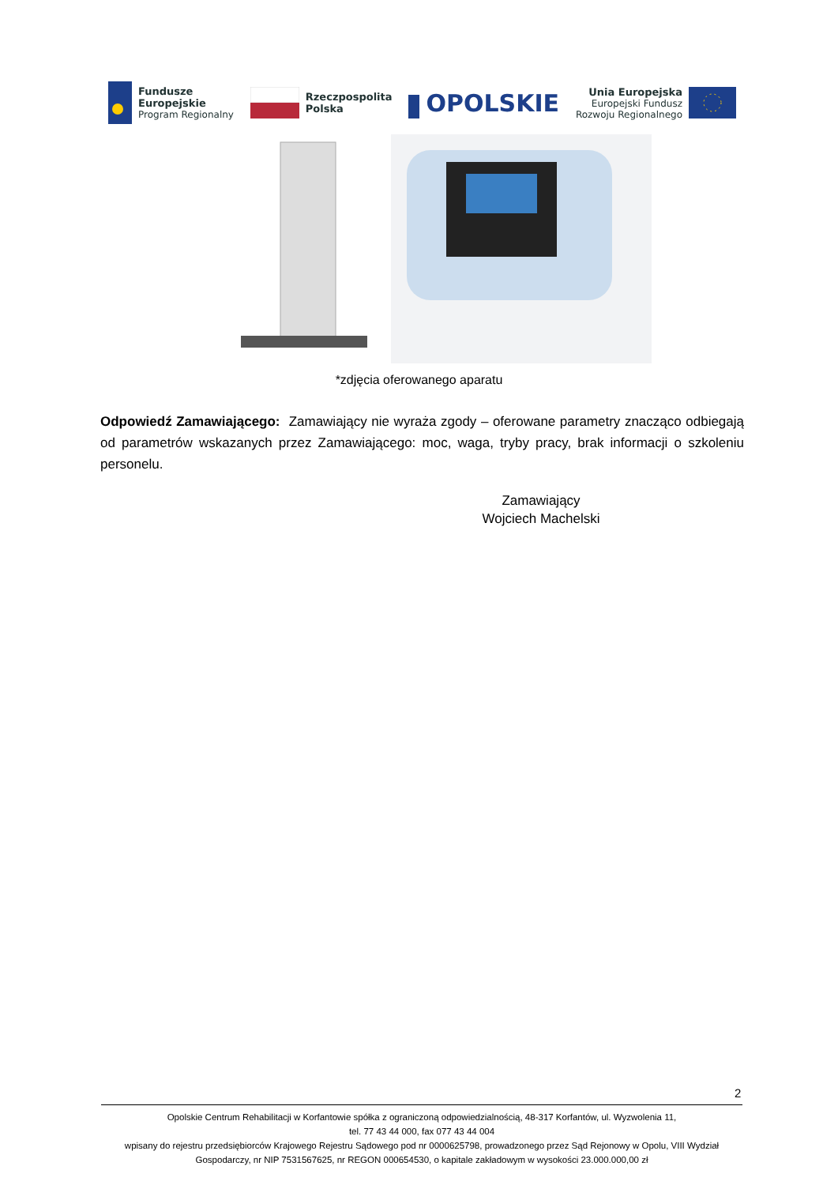Fundusze
Europejskie
Program Regionalny
Rzeczpospolita
Polska
OPOLSKIE
Unia Europejska
Europejski Fundusz
Rozwoju Regionalnego
*zdjęcia oferowanego aparatu
Odpowiedź Zamawiającego: Zamawiający nie wyraża zgody – oferowane parametry znacząco odbiegają od parametrów wskazanych przez Zamawiającego: moc, waga, tryby pracy, brak informacji o szkoleniu personelu.
Zamawiający
Wojciech Machelski
2
Opolskie Centrum Rehabilitacji w Korfantowie spółka z ograniczoną odpowiedzialnością, 48-317 Korfantów, ul. Wyzwolenia 11,
tel. 77 43 44 000, fax 077 43 44 004
wpisany do rejestru przedsiębiorców Krajowego Rejestru Sądowego pod nr 0000625798, prowadzonego przez Sąd Rejonowy w Opolu, VIII Wydział Gospodarczy, nr NIP 7531567625, nr REGON 000654530, o kapitale zakładowym w wysokości 23.000.000,00 zł